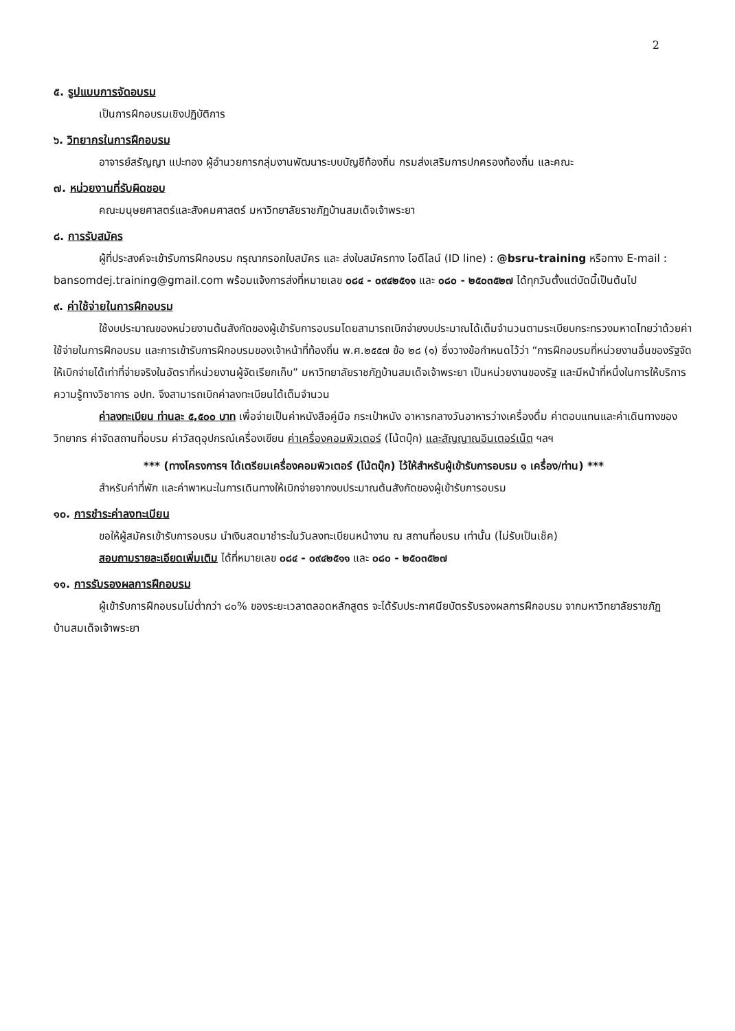2
๕. รูปแบบการจัดอบรม
เป็นการฝึกอบรมเชิงปฏิบัติการ
๖. วิทยากรในการฝึกอบรม
อาจารย์สรัญญา แปะทอง ผู้อำนวยการกลุ่มงานพัฒนาระบบบัญชีท้องถิ่น กรมส่งเสริมการปกครองท้องถิ่น และคณะ
๗. หน่วยงานที่รับผิดชอบ
คณะมนุษยศาสตร์และสังคมศาสตร์ มหาวิทยาลัยราชภัฏบ้านสมเด็จเจ้าพระยา
๘. การรับสมัคร
ผู้ที่ประสงค์จะเข้ารับการฝึกอบรม กรุณากรอกใบสมัคร และ ส่งใบสมัครทาง ไอดีไลน์ (ID line) : @bsru-training หรือทาง E-mail : bansomdej.training@gmail.com พร้อมแจ้งการส่งที่หมายเลข ๐๘๔ - ๐๙๔๒๕๑๑ และ ๐๘๐ - ๒๕๐๓๕๒๗ ได้ทุกวันตั้งแต่บัดนี้เป็นต้นไป
๙. ค่าใช้จ่ายในการฝึกอบรม
ใช้งบประมาณของหน่วยงานต้นสังกัดของผู้เข้ารับการอบรมโดยสามารถเบิกจ่ายงบประมาณได้เต็มจำนวนตามระเบียบกระทรวงมหาดไทยว่าด้วยค่าใช้จ่ายในการฝึกอบรม และการเข้ารับการฝึกอบรมของเจ้าหน้าที่ท้องถิ่น พ.ศ.๒๕๕๗ ข้อ ๒๘ (๑) ซึ่งวางข้อกำหนดไว้ว่า “การฝึกอบรมที่หน่วยงานอื่นของรัฐจัด ให้เบิกจ่ายได้เท่าที่จ่ายจริงในอัตราที่หน่วยงานผู้จัดเรียกเก็บ” มหาวิทยาลัยราชภัฏบ้านสมเด็จเจ้าพระยา เป็นหน่วยงานของรัฐ และมีหน้าที่หนึ่งในการให้บริการความรู้ทางวิชาการ อปท. จึงสามารถเบิกค่าลงทะเบียนได้เต็มจำนวน
ค่าลงทะเบียน ท่านละ ๕,๕๐๐ บาท เพื่อจ่ายเป็นค่าหนังสือคู่มือ กระเป๋าหนัง อาหารกลางวันอาหารว่างเครื่องดื่ม ค่าตอบแทนและค่าเดินทางของวิทยากร ค่าจัดสถานที่อบรม ค่าวัสดุอุปกรณ์เครื่องเขียน ค่าเครื่องคอมพิวเตอร์ (โน้ตบุ๊ก) และสัญญาณอินเตอร์เน็ต ฯลฯ
*** (ทางโครงการฯ ได้เตรียมเครื่องคอมพิวเตอร์ (โน้ตบุ๊ก) ไว้ให้สำหรับผู้เข้ารับการอบรม ๑ เครื่อง/ท่าน) ***
สำหรับค่าที่พัก และค่าพาหนะในการเดินทางให้เบิกจ่ายจากงบประมาณต้นสังกัดของผู้เข้ารับการอบรม
๑๐. การชำระค่าลงทะเบียน
ขอให้ผู้สมัครเข้ารับการอบรม นำเงินสดมาชำระในวันลงทะเบียนหน้างาน ณ สถานที่อบรม เท่านั้น (ไม่รับเป็นเช็ค)
สอบถามรายละเอียดเพิ่มเติม ได้ที่หมายเลข ๐๘๔ - ๐๙๔๒๕๑๑ และ ๐๘๐ - ๒๕๐๓๕๒๗
๑๑. การรับรองผลการฝึกอบรม
ผู้เข้ารับการฝึกอบรมไม่ต่ำกว่า ๘๐% ของระยะเวลาตลอดหลักสูตร จะได้รับประกาศนียบัตรรับรองผลการฝึกอบรม จากมหาวิทยาลัยราชภัฏบ้านสมเด็จเจ้าพระยา